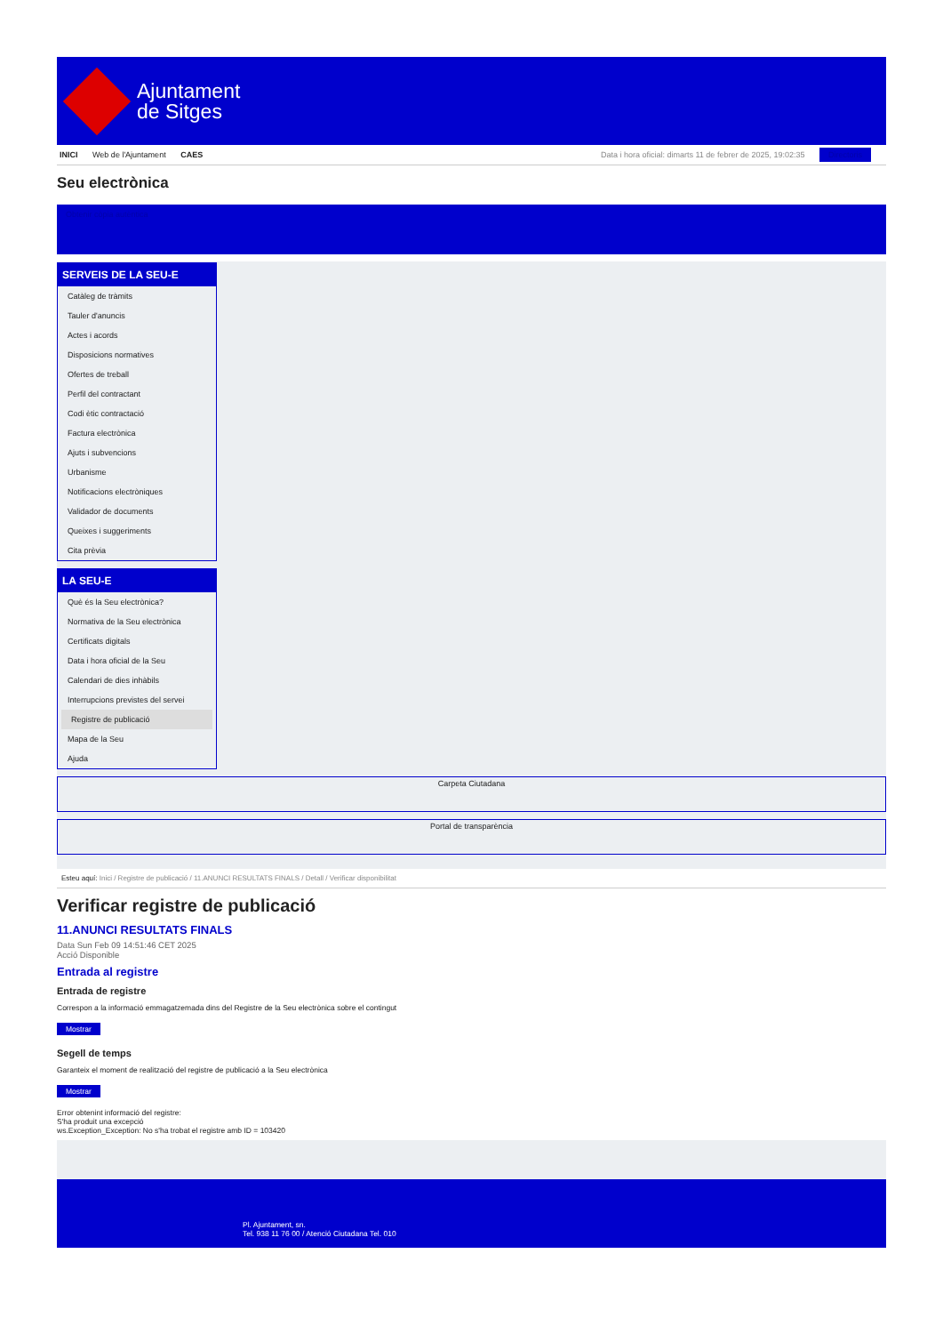Ajuntament
de Sitges
INICI Web de l'Ajuntament CAES
Data i hora oficial: dimarts 11 de febrer de 2025, 19:02:35 Directoris
Seu electrònica
Obtenir còpia autèntica
SERVEIS DE LA SEU-E
Catàleg de tràmits
Tauler d'anuncis
Actes i acords
Disposicions normatives
Ofertes de treball
Perfil del contractant
Codi ètic contractació
Factura electrònica
Ajuts i subvencions
Urbanisme
Notificacions electròniques
Validador de documents
Queixes i suggeriments
Cita prèvia
LA SEU-E
Què és la Seu electrònica?
Normativa de la Seu electrònica
Certificats digitals
Data i hora oficial de la Seu
Calendari de dies inhàbils
Interrupcions previstes del servei
Registre de publicació
Mapa de la Seu
Ajuda
Carpeta Ciutadana
Portal de transparència
Esteu aquí: Inici / Registre de publicació / 11.ANUNCI RESULTATS FINALS / Detall / Verificar disponibilitat
Verificar registre de publicació
11.ANUNCI RESULTATS FINALS
Data Sun Feb 09 14:51:46 CET 2025
Acció Disponible
Entrada al registre
Entrada de registre
Correspon a la informació emmagatzemada dins del Registre de la Seu electrònica sobre el contingut
Mostrar
Segell de temps
Garanteix el moment de realització del registre de publicació a la Seu electrònica
Mostrar
Error obtenint informació del registre:
S'ha produit una excepció
ws.Exception_Exception: No s'ha trobat el registre amb ID = 103420
Pl. Ajuntament, sn.
Tel. 938 11 76 00 / Atenció Ciutadana Tel. 010